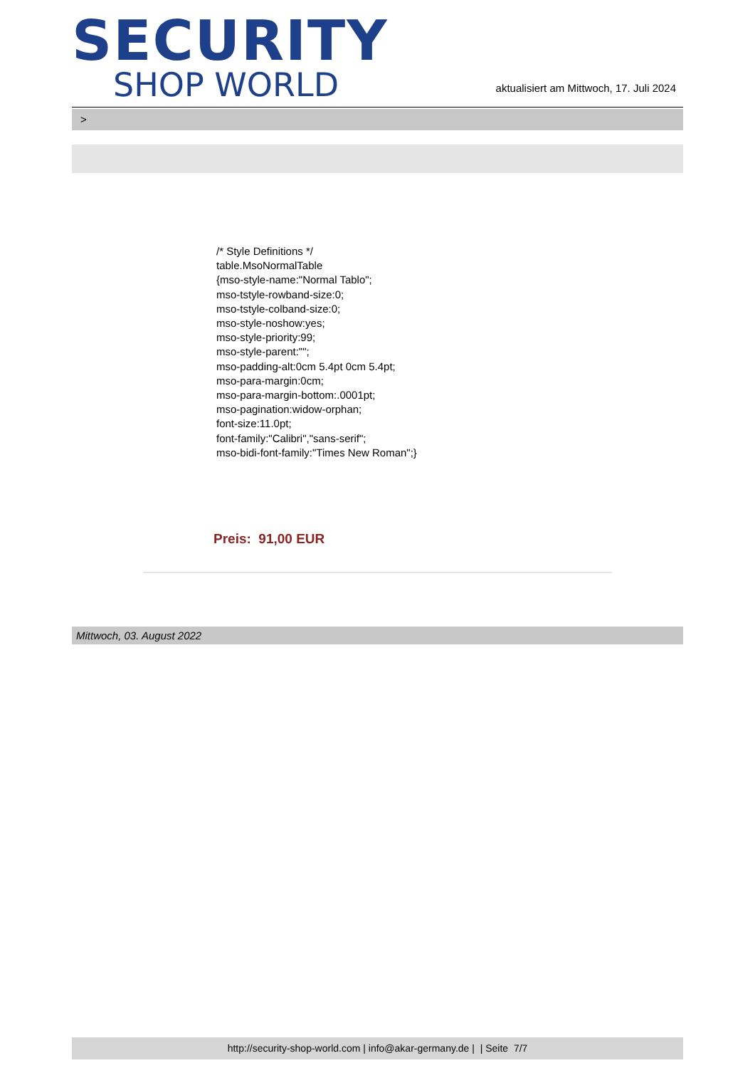SECURITY
SHOP WORLD
aktualisiert am Mittwoch, 17. Juli 2024
>
/* Style Definitions */
table.MsoNormalTable
{mso-style-name:"Normal Tablo";
mso-tstyle-rowband-size:0;
mso-tstyle-colband-size:0;
mso-style-noshow:yes;
mso-style-priority:99;
mso-style-parent:"";
mso-padding-alt:0cm 5.4pt 0cm 5.4pt;
mso-para-margin:0cm;
mso-para-margin-bottom:.0001pt;
mso-pagination:widow-orphan;
font-size:11.0pt;
font-family:"Calibri","sans-serif";
mso-bidi-font-family:"Times New Roman";}
Preis: 91,00 EUR
Mittwoch, 03. August 2022
http://security-shop-world.com | info@akar-germany.de | | Seite 7/7